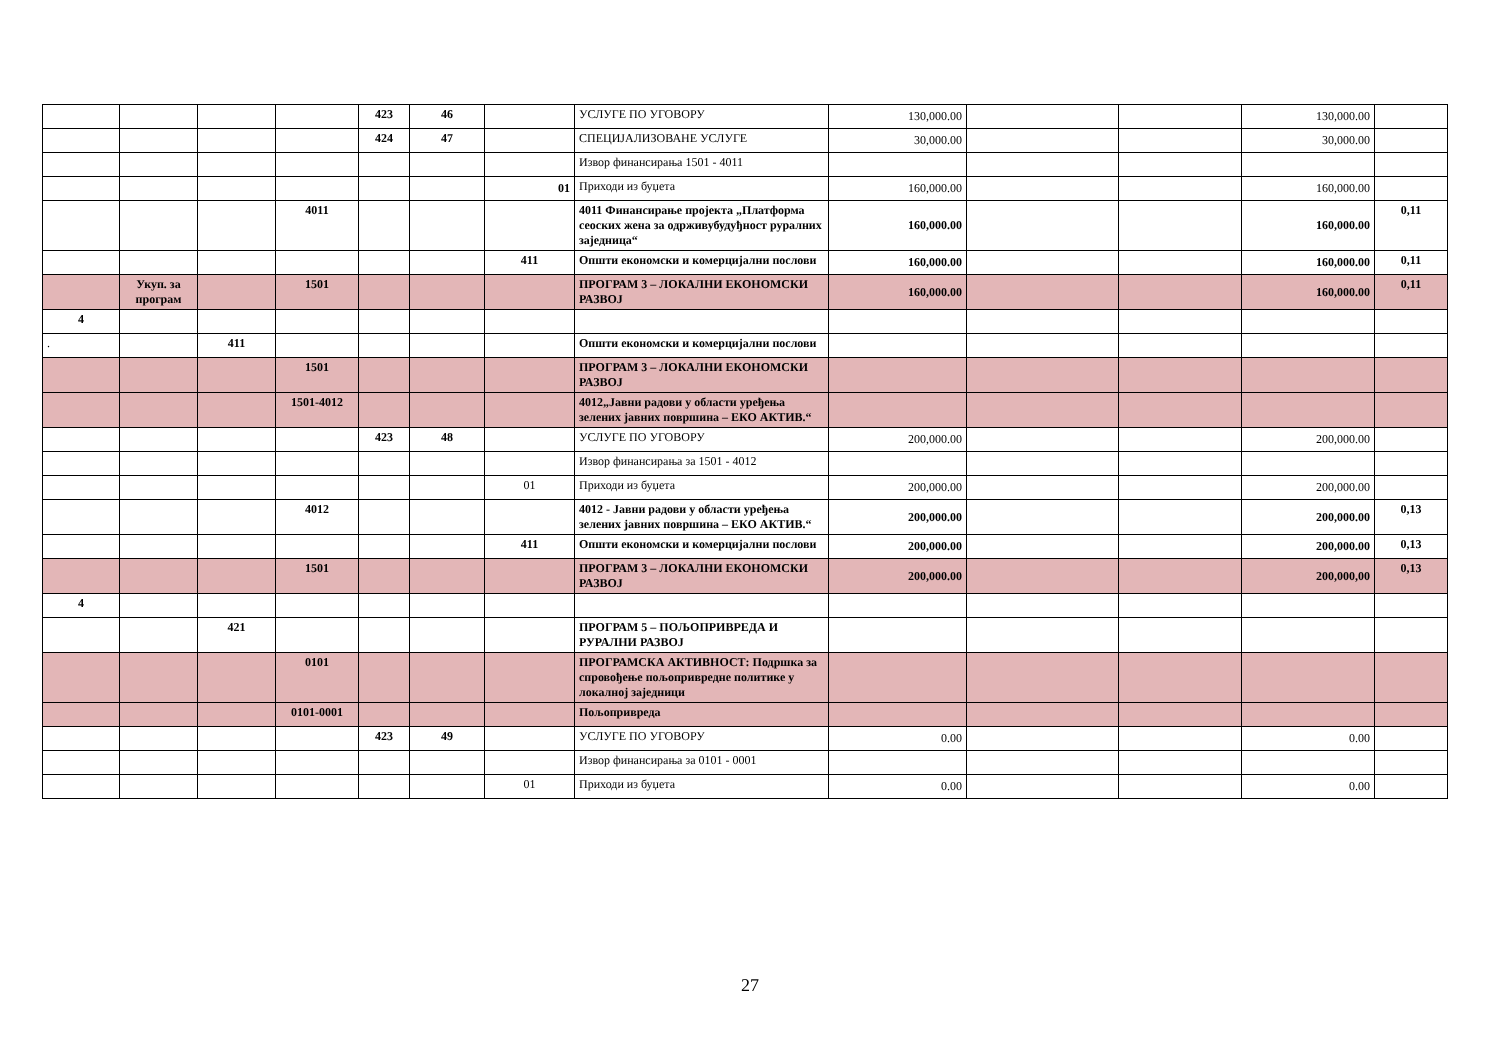| | | | | 423 | 46 | | УСЛУГЕ ПО УГОВОРУ | 130,000.00 | | | 130,000.00 | |
| | | | | 424 | 47 | | СПЕЦИЈАЛИЗОВАНЕ УСЛУГЕ | 30,000.00 | | | 30,000.00 | |
| | | | | | | | Извор финансирања 1501 - 4011 | | | | | |
| | | | | | | 01 | Приходи из буџета | 160,000.00 | | | 160,000.00 | |
| | | | 4011 | | | | 4011 Финансирање пројекта „Платформа сеоских жена за одрживубудуђност руралних заједница“ | 160,000.00 | | | 160,000.00 | 0,11 |
| | | | | | | 411 | Општи економски и комерцијални послови | 160,000.00 | | | 160,000.00 | 0,11 |
| | Укуп. за програм | | 1501 | | | | ПРОГРАМ 3 – ЛОКАЛНИ ЕКОНОМСКИ РАЗВОЈ | 160,000.00 | | | 160,000.00 | 0,11 |
| 4 | | | | | | | | | | | | |
| . | | 411 | | | | | Општи економски и комерцијални послови | | | | | |
| | | | 1501 | | | | ПРОГРАМ 3 – ЛОКАЛНИ ЕКОНОМСКИ РАЗВОЈ | | | | | |
| | | | 1501-4012 | | | | 4012„Јавни радови у области уређења зелених јавних површина – ЕКО АКТИВ.“ | | | | | |
| | | | | 423 | 48 | | УСЛУГЕ ПО УГОВОРУ | 200,000.00 | | | 200,000.00 | |
| | | | | | | | Извор финансирања за 1501 - 4012 | | | | | |
| | | | | | | 01 | Приходи из буџета | 200,000.00 | | | 200,000.00 | |
| | | | 4012 | | | | 4012 - Јавни радови у области уређења зелених јавних површина – ЕКО АКТИВ.“ | 200,000.00 | | | 200,000.00 | 0,13 |
| | | | | | | 411 | Општи економски и комерцијални послови | 200,000.00 | | | 200,000.00 | 0,13 |
| | | | 1501 | | | | ПРОГРАМ 3 – ЛОКАЛНИ ЕКОНОМСКИ РАЗВОЈ | 200,000.00 | | | 200,000,00 | 0,13 |
| 4 | | | | | | | | | | | | |
| | | 421 | | | | | ПРОГРАМ 5 – ПОЉОПРИВРЕДА И РУРАЛНИ РАЗВОЈ | | | | | |
| | | | 0101 | | | | ПРОГРАМСКА АКТИВНОСТ: Подршка за спровођење пољопривредне политике у локалној заједници | | | | | |
| | | | 0101-0001 | | | | Пољопривреда | | | | | |
| | | | | 423 | 49 | | УСЛУГЕ ПО УГОВОРУ | 0.00 | | | 0.00 | |
| | | | | | | | Извор финансирања за 0101 - 0001 | | | | | |
| | | | | | | 01 | Приходи из буџета | 0.00 | | | 0.00 | |
27